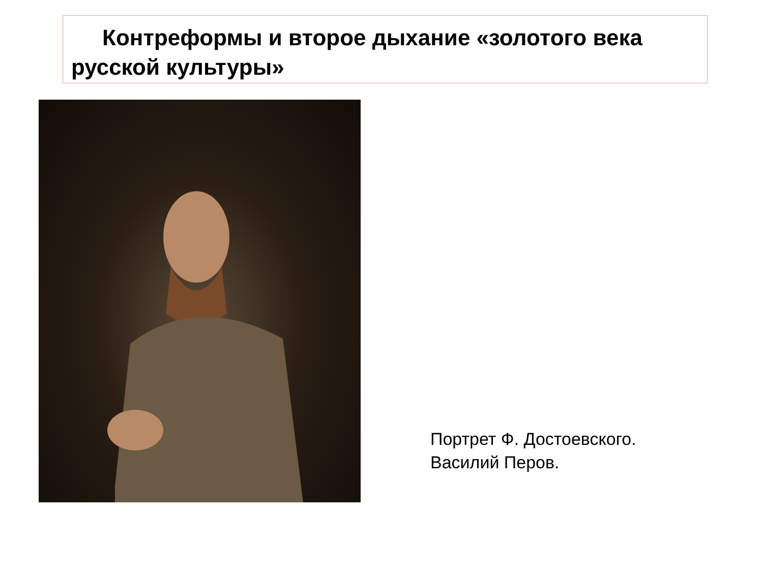Контреформы и второе дыхание «золотого века русской культуры»
Портрет Ф. Достоевского.
Василий Перов.